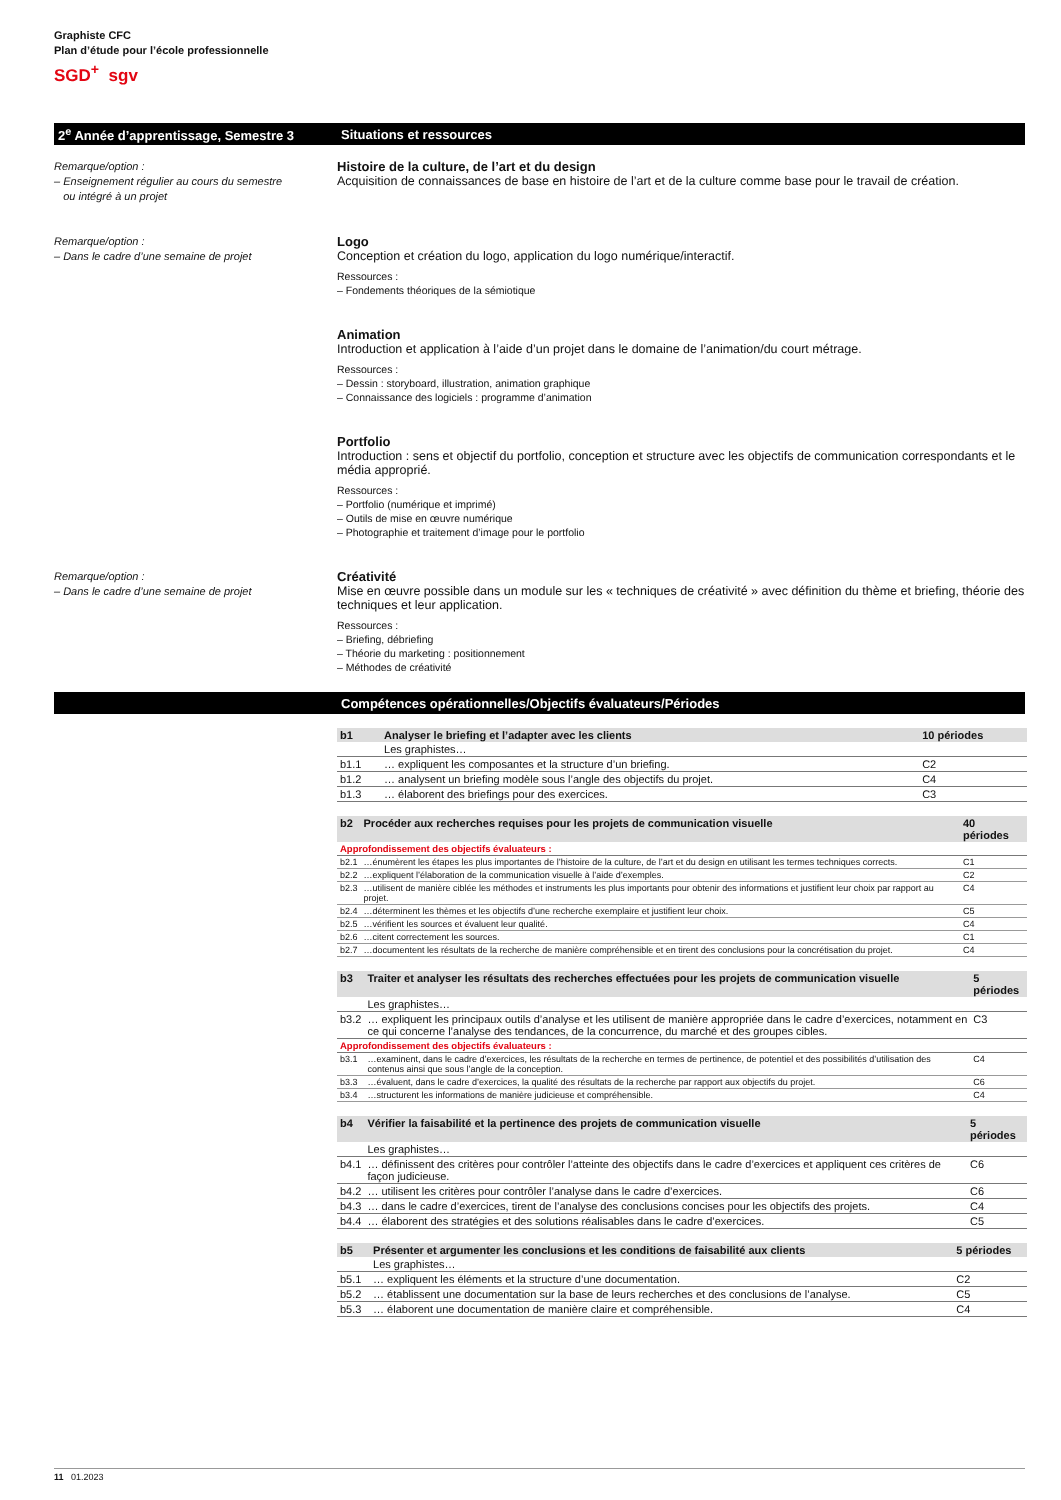Graphiste CFC
Plan d’étude pour l’école professionnelle
SGD<sup>+</sup> sgv
2<sup>e</sup> Année d’apprentissage, Semestre 3 Situations et ressources
Remarque/option :
– Enseignement régulier au cours du semestre
ou intégré à un projet
Histoire de la culture, de l’art et du design
Acquisition de connaissances de base en histoire de l’art et de la culture comme base pour le travail de création.
Remarque/option :
– Dans le cadre d’une semaine de projet
Logo
Conception et création du logo, application du logo numérique/interactif.
Ressources :
– Fondements théoriques de la sémiotique
Animation
Introduction et application à l’aide d’un projet dans le domaine de l’animation/du court métrage.
Ressources :
– Dessin : storyboard, illustration, animation graphique
– Connaissance des logiciels : programme d’animation
Portfolio
Introduction : sens et objectif du portfolio, conception et structure avec les objectifs de communication correspondants et le média approprié.
Ressources :
– Portfolio (numérique et imprimé)
– Outils de mise en œuvre numérique
– Photographie et traitement d’image pour le portfolio
Remarque/option :
– Dans le cadre d’une semaine de projet
Créativité
Mise en œuvre possible dans un module sur les « techniques de créativité » avec définition du thème et briefing, théorie des techniques et leur application.
Ressources :
– Briefing, débriefing
– Théorie du marketing : positionnement
– Méthodes de créativité
Compétences opérationnelles/Objectifs évaluateurs/Périodes
| b1 | Analyser le briefing et l’adapter avec les clients | 10 périodes |
| | Les graphistes… | |
| b1.1 | … expliquent les composantes et la structure d’un briefing. | C2 |
| b1.2 | … analysent un briefing modèle sous l’angle des objectifs du projet. | C4 |
| b1.3 | … élaborent des briefings pour des exercices. | C3 |
| b2 | Procéder aux recherches requises pour les projets de communication visuelle | 40 périodes |
| Approfondissement des objectifs évaluateurs : | | |
| b2.1 | …énumèrent les étapes les plus importantes de l’histoire de la culture, de l’art et du design en utilisant les termes techniques corrects. | C1 |
| b2.2 | …expliquent l’élaboration de la communication visuelle à l’aide d’exemples. | C2 |
| b2.3 | …utilisent de manière ciblée les méthodes et instruments les plus importants pour obtenir des informations et justifient leur choix par rapport au projet. | C4 |
| b2.4 | …déterminent les thèmes et les objectifs d’une recherche exemplaire et justifient leur choix. | C5 |
| b2.5 | …vérifient les sources et évaluent leur qualité. | C4 |
| b2.6 | …citent correctement les sources. | C1 |
| b2.7 | …documentent les résultats de la recherche de manière compréhensible et en tirent des conclusions pour la concrétisation du projet. | C4 |
| b3 | Traiter et analyser les résultats des recherches effectuées pour les projets de communication visuelle | 5 périodes |
| | Les graphistes… | |
| b3.2 | … expliquent les principaux outils d’analyse et les utilisent de manière appropriée dans le cadre d’exercices, notamment en ce qui concerne l’analyse des tendances, de la concurrence, du marché et des groupes cibles. | C3 |
| Approfondissement des objectifs évaluateurs : | | |
| b3.1 | …examinent, dans le cadre d’exercices, les résultats de la recherche en termes de pertinence, de potentiel et des possibilités d’utilisation des contenus ainsi que sous l’angle de la conception. | C4 |
| b3.3 | …évaluent, dans le cadre d’exercices, la qualité des résultats de la recherche par rapport aux objectifs du projet. | C6 |
| b3.4 | …structurent les informations de manière judicieuse et compréhensible. | C4 |
| b4 | Vérifier la faisabilité et la pertinence des projets de communication visuelle | 5 périodes |
| | Les graphistes… | |
| b4.1 | … définissent des critères pour contrôler l’atteinte des objectifs dans le cadre d’exercices et appliquent ces critères de façon judicieuse. | C6 |
| b4.2 | … utilisent les critères pour contrôler l’analyse dans le cadre d’exercices. | C6 |
| b4.3 | … dans le cadre d’exercices, tirent de l’analyse des conclusions concises pour les objectifs des projets. | C4 |
| b4.4 | … élaborent des stratégies et des solutions réalisables dans le cadre d’exercices. | C5 |
| b5 | Présenter et argumenter les conclusions et les conditions de faisabilité aux clients | 5 périodes |
| | Les graphistes… | |
| b5.1 | … expliquent les éléments et la structure d’une documentation. | C2 |
| b5.2 | … établissent une documentation sur la base de leurs recherches et des conclusions de l’analyse. | C5 |
| b5.3 | … élaborent une documentation de manière claire et compréhensible. | C4 |
11 01.2023